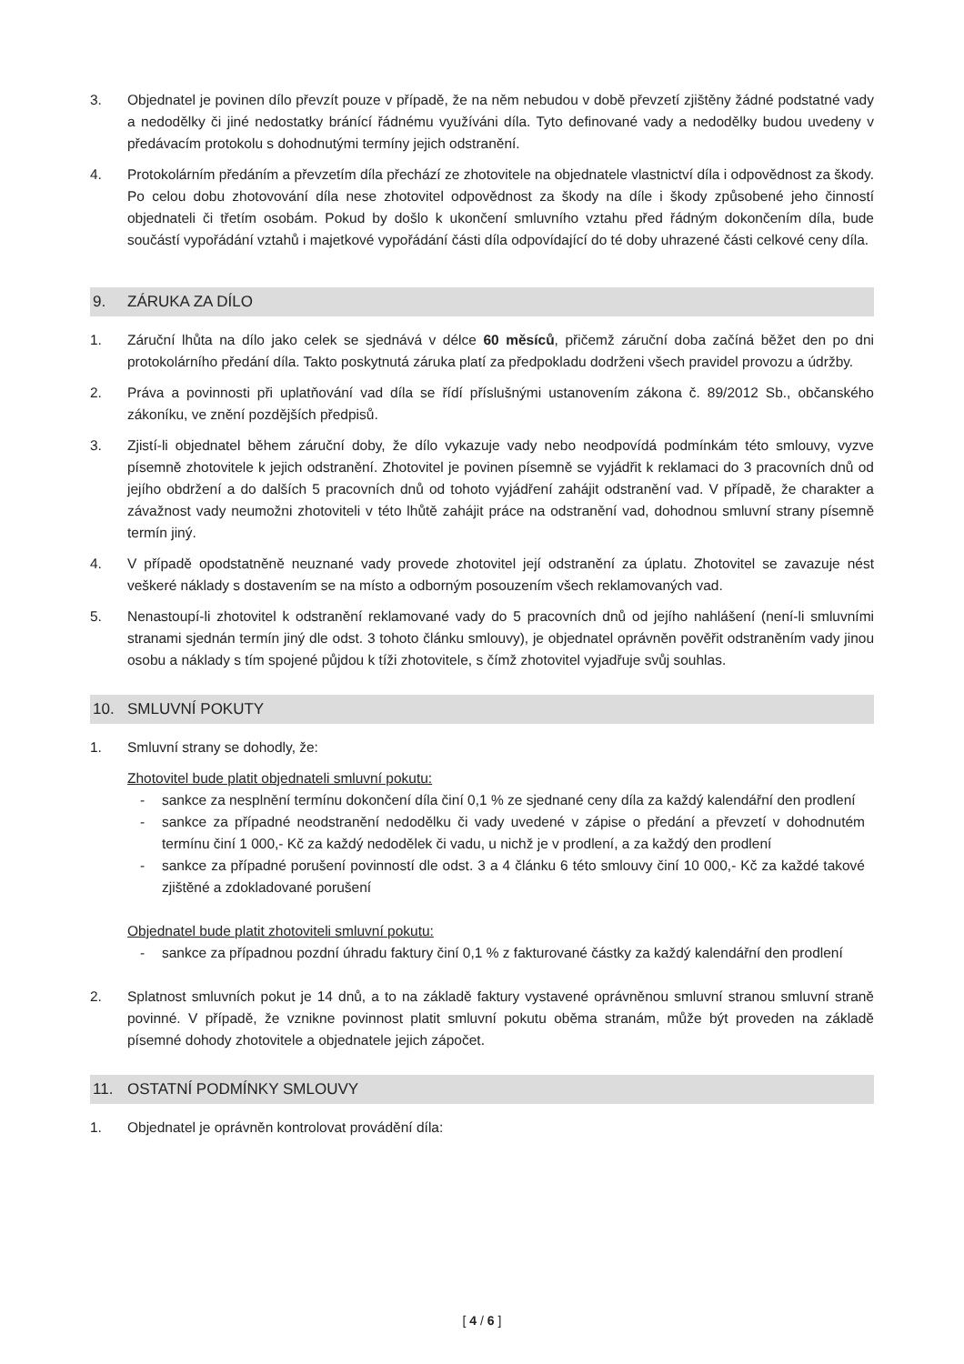3. Objednatel je povinen dílo převzít pouze v případě, že na něm nebudou v době převzetí zjištěny žádné podstatné vady a nedodělky či jiné nedostatky bránící řádnému využíváni díla. Tyto definované vady a nedodělky budou uvedeny v předávacím protokolu s dohodnutými termíny jejich odstranění.
4. Protokolárním předáním a převzetím díla přechází ze zhotovitele na objednatele vlastnictví díla i odpovědnost za škody. Po celou dobu zhotovování díla nese zhotovitel odpovědnost za škody na díle i škody způsobené jeho činností objednateli či třetím osobám. Pokud by došlo k ukončení smluvního vztahu před řádným dokončením díla, bude součástí vypořádání vztahů i majetkové vypořádání části díla odpovídající do té doby uhrazené části celkové ceny díla.
9. ZÁRUKA ZA DÍLO
1. Záruční lhůta na dílo jako celek se sjednává v délce 60 měsíců, přičemž záruční doba začíná běžet den po dni protokolárního předání díla. Takto poskytnutá záruka platí za předpokladu dodrženi všech pravidel provozu a údržby.
2. Práva a povinnosti při uplatňování vad díla se řídí příslušnými ustanovením zákona č. 89/2012 Sb., občanského zákoníku, ve znění pozdějších předpisů.
3. Zjistí-li objednatel během záruční doby, že dílo vykazuje vady nebo neodpovídá podmínkám této smlouvy, vyzve písemně zhotovitele k jejich odstranění. Zhotovitel je povinen písemně se vyjádřit k reklamaci do 3 pracovních dnů od jejího obdržení a do dalších 5 pracovních dnů od tohoto vyjádření zahájit odstranění vad. V případě, že charakter a závažnost vady neumožni zhotoviteli v této lhůtě zahájit práce na odstranění vad, dohodnou smluvní strany písemně termín jiný.
4. V případě opodstatněně neuznané vady provede zhotovitel její odstranění za úplatu. Zhotovitel se zavazuje nést veškeré náklady s dostavením se na místo a odborným posouzením všech reklamovaných vad.
5. Nenastoupí-li zhotovitel k odstranění reklamované vady do 5 pracovních dnů od jejího nahlášení (není-li smluvními stranami sjednán termín jiný dle odst. 3 tohoto článku smlouvy), je objednatel oprávněn pověřit odstraněním vady jinou osobu a náklady s tím spojené půjdou k tíži zhotovitele, s čímž zhotovitel vyjadřuje svůj souhlas.
10. SMLUVNÍ POKUTY
1. Smluvní strany se dohodly, že:
Zhotovitel bude platit objednateli smluvní pokutu:
- sankce za nesplnění termínu dokončení díla činí 0,1 % ze sjednané ceny díla za každý kalendářní den prodlení
- sankce za případné neodstranění nedodělku či vady uvedené v zápise o předání a převzetí v dohodnutém termínu činí 1 000,- Kč za každý nedodělek či vadu, u nichž je v prodlení, a za každý den prodlení
- sankce za případné porušení povinností dle odst. 3 a 4 článku 6 této smlouvy činí 10 000,- Kč za každé takové zjištěné a zdokladované porušení
Objednatel bude platit zhotoviteli smluvní pokutu:
- sankce za případnou pozdní úhradu faktury činí 0,1 % z fakturované částky za každý kalendářní den prodlení
2. Splatnost smluvních pokut je 14 dnů, a to na základě faktury vystavené oprávněnou smluvní stranou smluvní straně povinné. V případě, že vznikne povinnost platit smluvní pokutu oběma stranám, může být proveden na základě písemné dohody zhotovitele a objednatele jejich zápočet.
11. OSTATNÍ PODMÍNKY SMLOUVY
1. Objednatel je oprávněn kontrolovat provádění díla:
[ 4 / 6 ]